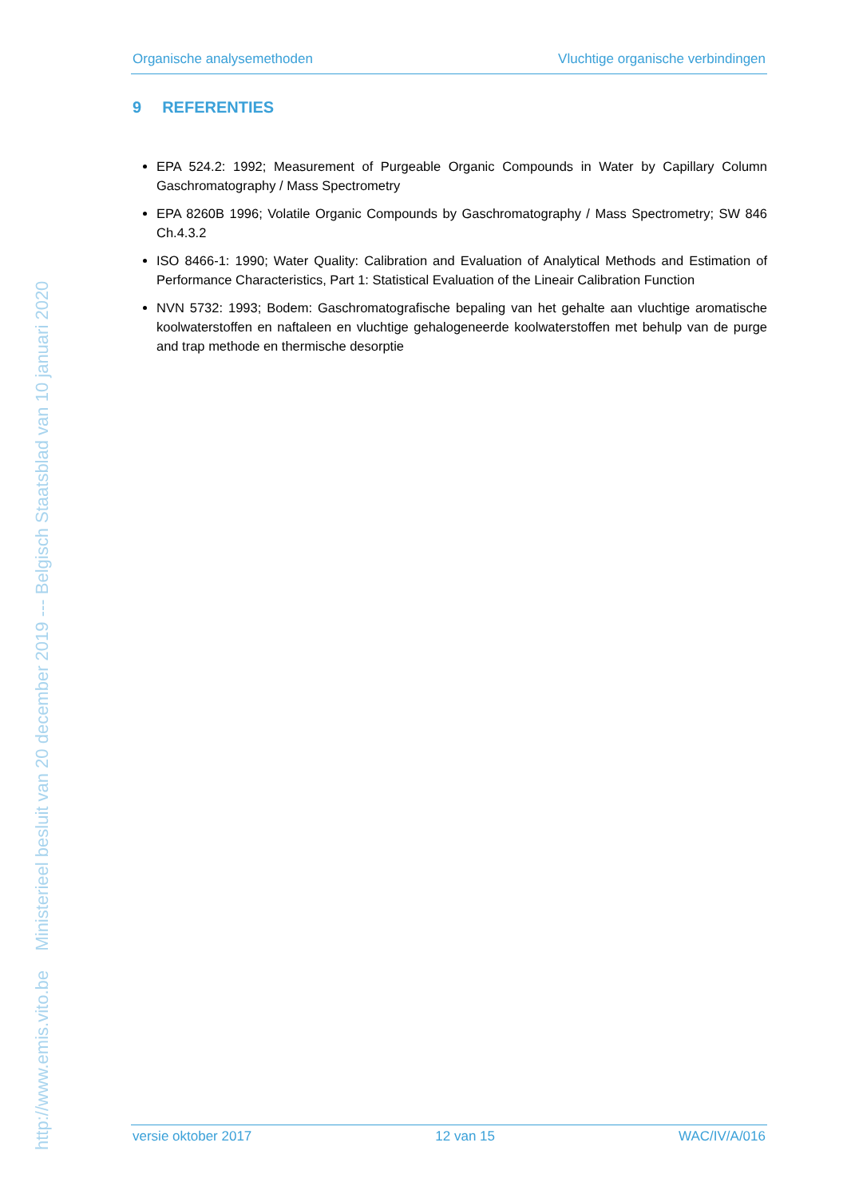http://www.emis.vito.be Ministerieel besluit van 20 december 2019 --- Belgisch Staatsblad van 10 januari 2020
Organische analysemethoden Vluchtige organische verbindingen
9 REFERENTIES
EPA 524.2: 1992; Measurement of Purgeable Organic Compounds in Water by Capillary Column Gaschromatography / Mass Spectrometry
EPA 8260B 1996; Volatile Organic Compounds by Gaschromatography / Mass Spectrometry; SW 846 Ch.4.3.2
ISO 8466-1: 1990; Water Quality: Calibration and Evaluation of Analytical Methods and Estimation of Performance Characteristics, Part 1: Statistical Evaluation of the Lineair Calibration Function
NVN 5732: 1993; Bodem: Gaschromatografische bepaling van het gehalte aan vluchtige aromatische koolwaterstoffen en naftaleen en vluchtige gehalogeneerde koolwaterstoffen met behulp van de purge and trap methode en thermische desorptie
versie oktober 2017 12 van 15 WAC/IV/A/016